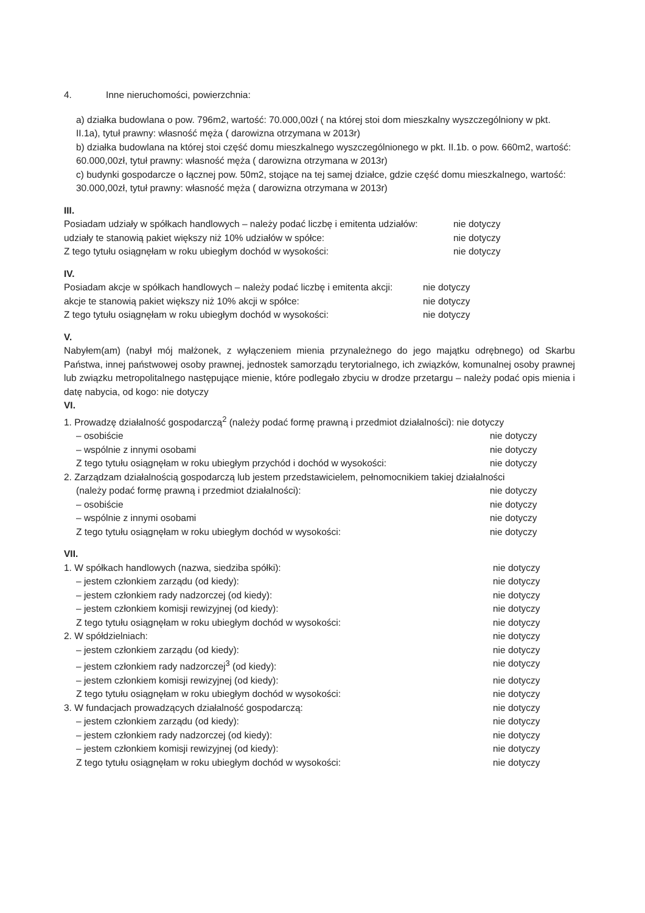4. Inne nieruchomości, powierzchnia:
a) działka budowlana o pow. 796m2, wartość: 70.000,00zł ( na której stoi dom mieszkalny wyszczególniony w pkt. II.1a), tytuł prawny: własność męża ( darowizna otrzymana w 2013r)
b) działka budowlana na której stoi część domu mieszkalnego wyszczególnionego w pkt. II.1b. o pow. 660m2, wartość: 60.000,00zł, tytuł prawny: własność męża ( darowizna otrzymana w 2013r)
c) budynki gospodarcze o łącznej pow. 50m2, stojące na tej samej działce, gdzie część domu mieszkalnego, wartość: 30.000,00zł, tytuł prawny: własność męża ( darowizna otrzymana w 2013r)
III.
Posiadam udziały w spółkach handlowych – należy podać liczbę i emitenta udziałów: nie dotyczy
udziały te stanowią pakiet większy niż 10% udziałów w spółce: nie dotyczy
Z tego tytułu osiągnęłam w roku ubiegłym dochód w wysokości: nie dotyczy
IV.
Posiadam akcje w spółkach handlowych – należy podać liczbę i emitenta akcji: nie dotyczy
akcje te stanowią pakiet większy niż 10% akcji w spółce: nie dotyczy
Z tego tytułu osiągnęłam w roku ubiegłym dochód w wysokości: nie dotyczy
V.
Nabyłem(am) (nabył mój małżonek, z wyłączeniem mienia przynależnego do jego majątku odrębnego) od Skarbu Państwa, innej państwowej osoby prawnej, jednostek samorządu terytorialnego, ich związków, komunalnej osoby prawnej lub związku metropolitalnego następujące mienie, które podlegało zbyciu w drodze przetargu – należy podać opis mienia i datę nabycia, od kogo: nie dotyczy
VI.
1. Prowadzę działalność gospodarczą<sup>2</sup> (należy podać formę prawną i przedmiot działalności): nie dotyczy
– osobiście nie dotyczy
– wspólnie z innymi osobami nie dotyczy
Z tego tytułu osiągnęłam w roku ubiegłym przychód i dochód w wysokości: nie dotyczy
2. Zarządzam działalnością gospodarczą lub jestem przedstawicielem, pełnomocnikiem takiej działalności
(należy podać formę prawną i przedmiot działalności): nie dotyczy
– osobiście nie dotyczy
– wspólnie z innymi osobami nie dotyczy
Z tego tytułu osiągnęłam w roku ubiegłym dochód w wysokości: nie dotyczy
VII.
1. W spółkach handlowych (nazwa, siedziba spółki): nie dotyczy
– jestem członkiem zarządu (od kiedy): nie dotyczy
– jestem członkiem rady nadzorczej (od kiedy): nie dotyczy
– jestem członkiem komisji rewizyjnej (od kiedy): nie dotyczy
Z tego tytułu osiągnęłam w roku ubiegłym dochód w wysokości: nie dotyczy
2. W spółdzielniach: nie dotyczy
– jestem członkiem zarządu (od kiedy): nie dotyczy
– jestem członkiem rady nadzorczej<sup>3</sup> (od kiedy): nie dotyczy
– jestem członkiem komisji rewizyjnej (od kiedy): nie dotyczy
Z tego tytułu osiągnęłam w roku ubiegłym dochód w wysokości: nie dotyczy
3. W fundacjach prowadzących działalność gospodarczą: nie dotyczy
– jestem członkiem zarządu (od kiedy): nie dotyczy
– jestem członkiem rady nadzorczej (od kiedy): nie dotyczy
– jestem członkiem komisji rewizyjnej (od kiedy): nie dotyczy
Z tego tytułu osiągnęłam w roku ubiegłym dochód w wysokości: nie dotyczy